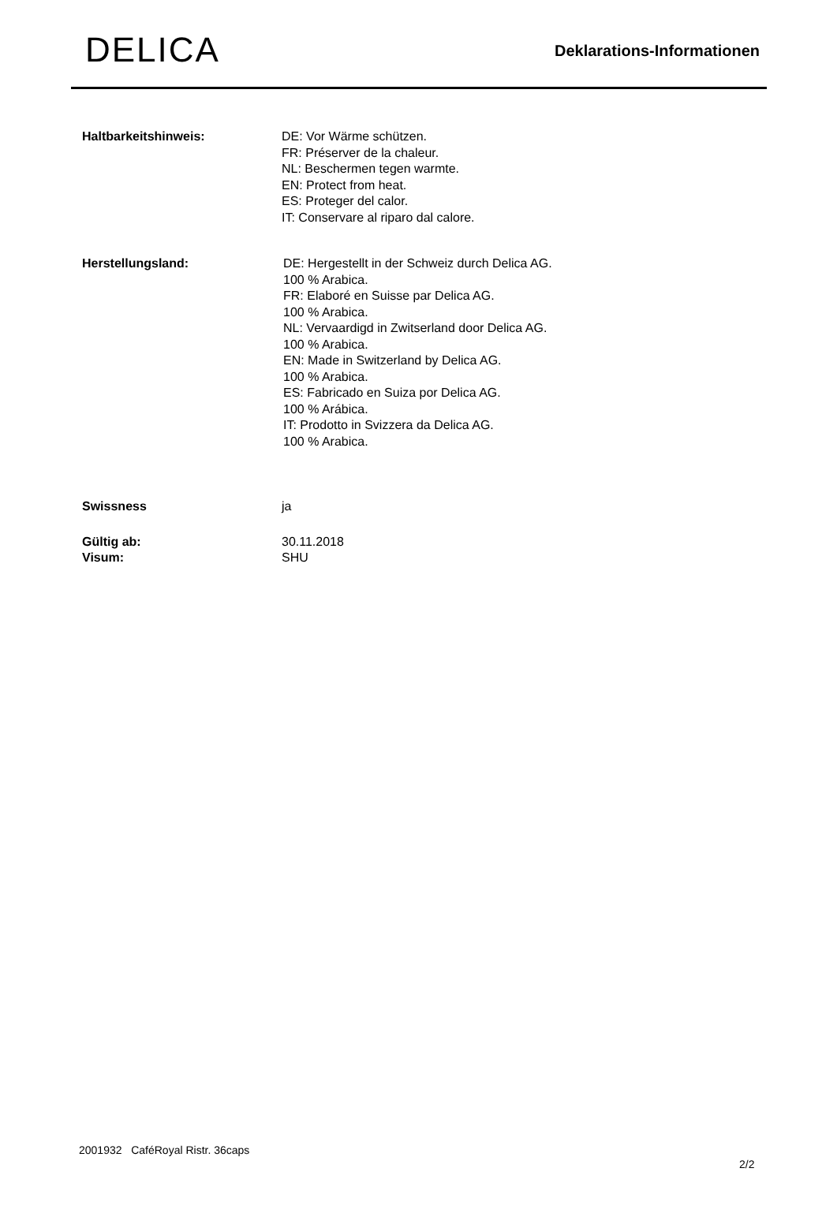DELICA
Deklarations-Informationen
Haltbarkeitshinweis: DE: Vor Wärme schützen.
FR: Préserver de la chaleur.
NL: Beschermen tegen warmte.
EN: Protect from heat.
ES: Proteger del calor.
IT: Conservare al riparo dal calore.
Herstellungsland: DE: Hergestellt in der Schweiz durch Delica AG.
100 % Arabica.
FR: Elaboré en Suisse par Delica AG.
100 % Arabica.
NL: Vervaardigd in Zwitserland door Delica AG.
100 % Arabica.
EN: Made in Switzerland by Delica AG.
100 % Arabica.
ES: Fabricado en Suiza por Delica AG.
100 % Arábica.
IT: Prodotto in Svizzera da Delica AG.
100 % Arabica.
Swissness ja
Gültig ab:
Visum:
30.11.2018
SHU
2001932 CaféRoyal Ristr. 36caps
2/2